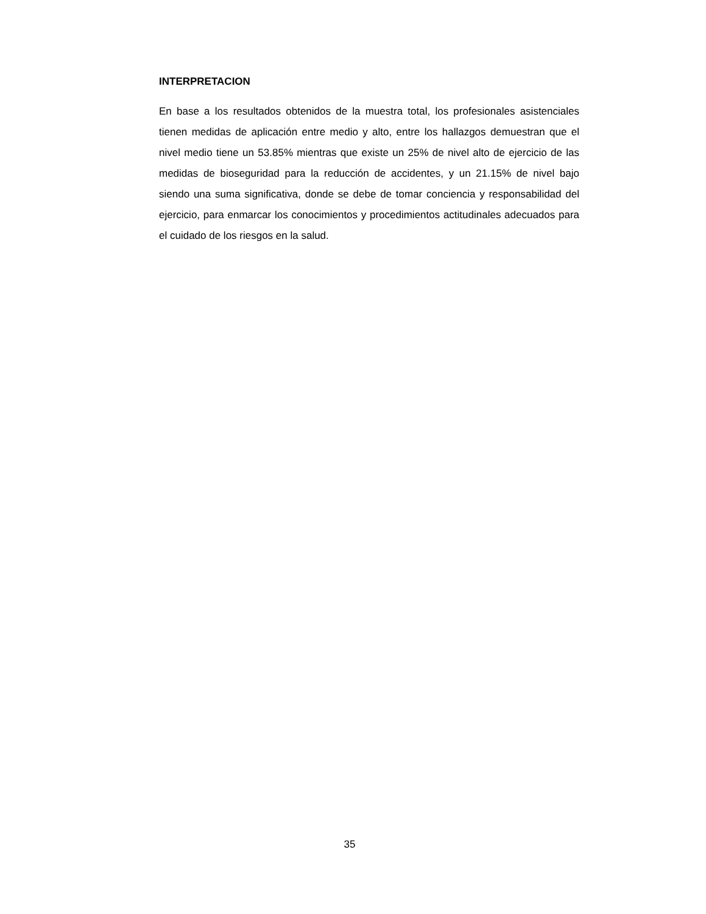INTERPRETACION
En base a los resultados obtenidos de la muestra total, los profesionales asistenciales tienen medidas de aplicación entre medio y alto, entre los hallazgos demuestran que el nivel medio tiene un 53.85% mientras que existe un 25% de nivel alto de ejercicio de las medidas de bioseguridad para la reducción de accidentes, y un 21.15% de nivel bajo siendo una suma significativa, donde se debe de tomar conciencia y responsabilidad del ejercicio, para enmarcar los conocimientos y procedimientos actitudinales adecuados para el cuidado de los riesgos en la salud.
35